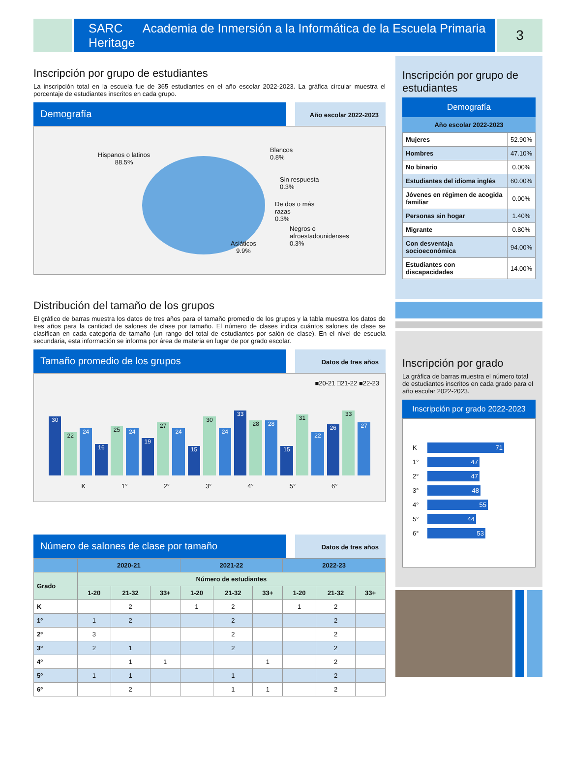SARC Academia de Inmersión a la Informática de la Escuela Primaria Heritage
3
Inscripción por grupo de estudiantes
La inscripción total en la escuela fue de 365 estudiantes en el año escolar 2022-2023. La gráfica circular muestra el porcentaje de estudiantes inscritos en cada grupo.
Demografía
Año escolar 2022-2023
Hispanos o latinos
88.5%
Blancos
0.8%
Sin respuesta
0.3%
De dos o más
razas
0.3%
Negros o
afroestadounidenses
0.3%
Asiáticos
9.9%
Distribución del tamaño de los grupos
El gráfico de barras muestra los datos de tres años para el tamaño promedio de los grupos y la tabla muestra los datos de tres años para la cantidad de salones de clase por tamaño. El número de clases indica cuántos salones de clase se clasifican en cada categoría de tamaño (un rango del total de estudiantes por salón de clase). En el nivel de escuela secundaria, esta información se informa por área de materia en lugar de por grado escolar.
Tamaño promedio de los grupos
Datos de tres años
■20-21 □21-22 ■22-23
30
22
24
16
25
24
19
27
24
15
30
24
33
28
28
15
31
22
26
33
27
K 1° 2° 3° 4° 5° 6°
Número de salones de clase por tamaño
Datos de tres años
| | 2020-21 | | | 2021-22 | | | 2022-23 | | |
| --- | --- | --- | --- | --- | --- | --- | --- | --- | --- |
| Grado | Número de estudiantes | | | | | | | | |
| | 1-20 | 21-32 | 33+ | 1-20 | 21-32 | 33+ | 1-20 | 21-32 | 33+ |
| K | | 2 | | 1 | 2 | | 1 | 2 | |
| 1º | 1 | 2 | | | 2 | | | 2 | |
| 2º | 3 | | | | 2 | | | 2 | |
| 3º | 2 | 1 | | | 2 | | | 2 | |
| 4º | | 1 | 1 | | | 1 | | 2 | |
| 5º | 1 | 1 | | | 1 | | | 2 | |
| 6º | | 2 | | | 1 | 1 | | 2 | |
Inscripción por grupo de estudiantes
Demografía
Año escolar 2022-2023
| Mujeres | 52.90% |
| Hombres | 47.10% |
| No binario | 0.00% |
| Estudiantes del idioma inglés | 60.00% |
| Jóvenes en régimen de acogida familiar | 0.00% |
| Personas sin hogar | 1.40% |
| Migrante | 0.80% |
| Con desventaja socioeconómica | 94.00% |
| Estudiantes con discapacidades | 14.00% |
Inscripción por grado
La gráfica de barras muestra el número total de estudiantes inscritos en cada grado para el año escolar 2022-2023.
Inscripción por grado 2022-2023
K 71
1° 47
2° 47
3° 48
4° 55
5° 44
6° 53